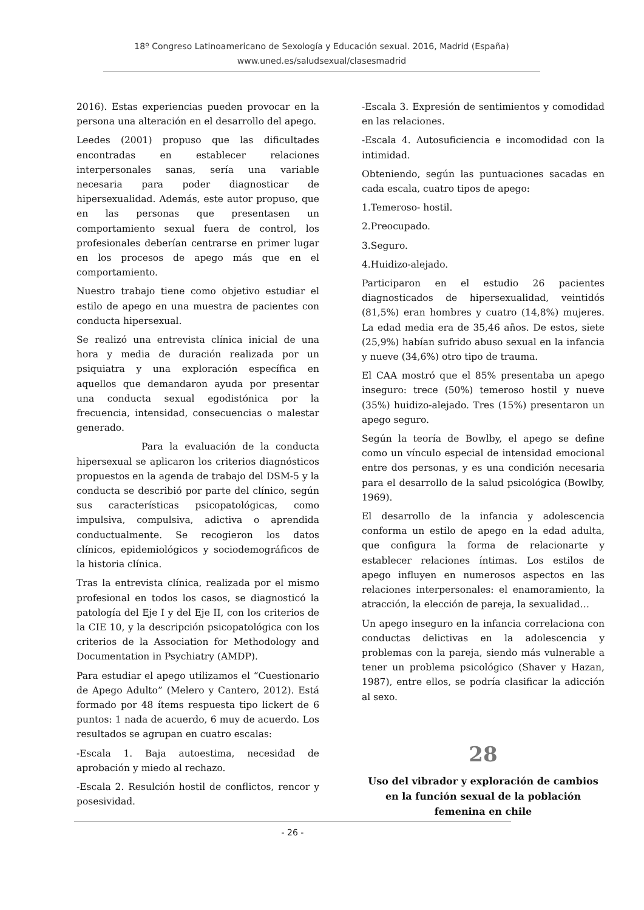18º Congreso Latinoamericano de Sexología y Educación sexual. 2016, Madrid (España)
www.uned.es/saludsexual/clasesmadrid
2016). Estas experiencias pueden provocar en la persona una alteración en el desarrollo del apego.
Leedes (2001) propuso que las dificultades encontradas en establecer relaciones interpersonales sanas, sería una variable necesaria para poder diagnosticar de hipersexualidad. Además, este autor propuso, que en las personas que presentasen un comportamiento sexual fuera de control, los profesionales deberían centrarse en primer lugar en los procesos de apego más que en el comportamiento.
Nuestro trabajo tiene como objetivo estudiar el estilo de apego en una muestra de pacientes con conducta hipersexual.
Se realizó una entrevista clínica inicial de una hora y media de duración realizada por un psiquiatra y una exploración específica en aquellos que demandaron ayuda por presentar una conducta sexual egodistónica por la frecuencia, intensidad, consecuencias o malestar generado.
Para la evaluación de la conducta hipersexual se aplicaron los criterios diagnósticos propuestos en la agenda de trabajo del DSM-5 y la conducta se describió por parte del clínico, según sus características psicopatológicas, como impulsiva, compulsiva, adictiva o aprendida conductualmente. Se recogieron los datos clínicos, epidemiológicos y sociodemográficos de la historia clínica.
Tras la entrevista clínica, realizada por el mismo profesional en todos los casos, se diagnosticó la patología del Eje I y del Eje II, con los criterios de la CIE 10, y la descripción psicopatológica con los criterios de la Association for Methodology and Documentation in Psychiatry (AMDP).
Para estudiar el apego utilizamos el “Cuestionario de Apego Adulto” (Melero y Cantero, 2012). Está formado por 48 ítems respuesta tipo lickert de 6 puntos: 1 nada de acuerdo, 6 muy de acuerdo. Los resultados se agrupan en cuatro escalas:
-Escala 1. Baja autoestima, necesidad de aprobación y miedo al rechazo.
-Escala 2. Resulción hostil de conflictos, rencor y posesividad.
-Escala 3. Expresión de sentimientos y comodidad en las relaciones.
-Escala 4. Autosuficiencia e incomodidad con la intimidad.
Obteniendo, según las puntuaciones sacadas en cada escala, cuatro tipos de apego:
1.Temeroso- hostil.
2.Preocupado.
3.Seguro.
4.Huidizo-alejado.
Participaron en el estudio 26 pacientes diagnosticados de hipersexualidad, veintidós (81,5%) eran hombres y cuatro (14,8%) mujeres. La edad media era de 35,46 años. De estos, siete (25,9%) habían sufrido abuso sexual en la infancia y nueve (34,6%) otro tipo de trauma.
El CAA mostró que el 85% presentaba un apego inseguro: trece (50%) temeroso hostil y nueve (35%) huidizo-alejado. Tres (15%) presentaron un apego seguro.
Según la teoría de Bowlby, el apego se define como un vínculo especial de intensidad emocional entre dos personas, y es una condición necesaria para el desarrollo de la salud psicológica (Bowlby, 1969).
El desarrollo de la infancia y adolescencia conforma un estilo de apego en la edad adulta, que configura la forma de relacionarte y establecer relaciones íntimas. Los estilos de apego influyen en numerosos aspectos en las relaciones interpersonales: el enamoramiento, la atracción, la elección de pareja, la sexualidad…
Un apego inseguro en la infancia correlaciona con conductas delictivas en la adolescencia y problemas con la pareja, siendo más vulnerable a tener un problema psicológico (Shaver y Hazan, 1987), entre ellos, se podría clasificar la adicción al sexo.
28
Uso del vibrador y exploración de cambios en la función sexual de la población femenina en chile
- 26 -